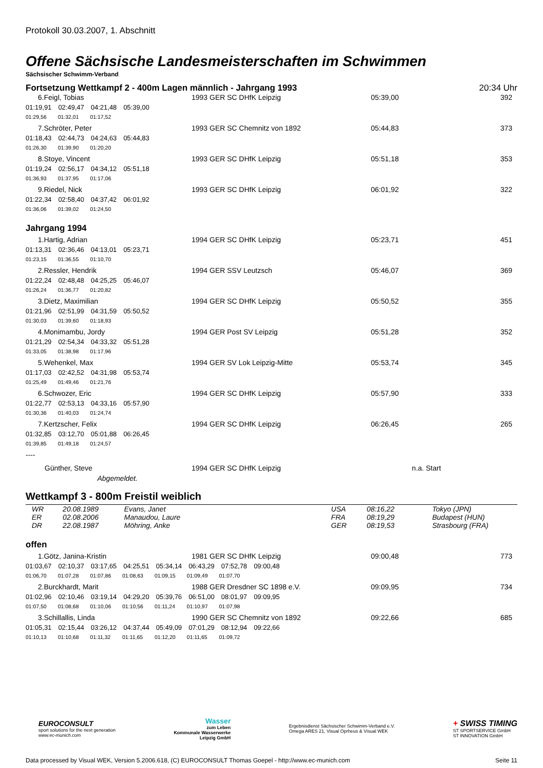Protokoll 30.03.2007, 1. Abschnitt
Offene Sächsische Landesmeisterschaften im Schwimmen
Sächsischer Schwimm-Verband
Fortsetzung Wettkampf 2 - 400m Lagen männlich - Jahrgang 1993 20:34 Uhr
| 6.Feigl, Tobias | 1993 GER SC DHfK Leipzig | 05:39,00 | 392 |
| 01:19,91 02:49,47 04:21,48 05:39,00 | | | |
| 01:29,56 01:32,01 01:17,52 | | | |
| 7.Schröter, Peter | 1993 GER SC Chemnitz von 1892 | 05:44,83 | 373 |
| 01:18,43 02:44,73 04:24,63 05:44,83 | | | |
| 01:26,30 01:39,90 01:20,20 | | | |
| 8.Stoye, Vincent | 1993 GER SC DHfK Leipzig | 05:51,18 | 353 |
| 01:19,24 02:56,17 04:34,12 05:51,18 | | | |
| 01:36,93 01:37,95 01:17,06 | | | |
| 9.Riedel, Nick | 1993 GER SC DHfK Leipzig | 06:01,92 | 322 |
| 01:22,34 02:58,40 04:37,42 06:01,92 | | | |
| 01:36,06 01:39,02 01:24,50 | | | |
Jahrgang 1994
| 1.Hartig, Adrian | 1994 GER SC DHfK Leipzig | 05:23,71 | 451 |
| 01:13,31 02:36,46 04:13,01 05:23,71 | | | |
| 01:23,15 01:36,55 01:10,70 | | | |
| 2.Ressler, Hendrik | 1994 GER SSV Leutzsch | 05:46,07 | 369 |
| 01:22,24 02:48,48 04:25,25 05:46,07 | | | |
| 01:26,24 01:36,77 01:20,82 | | | |
| 3.Dietz, Maximilian | 1994 GER SC DHfK Leipzig | 05:50,52 | 355 |
| 01:21,96 02:51,99 04:31,59 05:50,52 | | | |
| 01:30,03 01:39,60 01:18,93 | | | |
| 4.Monimambu, Jordy | 1994 GER Post SV Leipzig | 05:51,28 | 352 |
| 01:21,29 02:54,34 04:33,32 05:51,28 | | | |
| 01:33,05 01:38,98 01:17,96 | | | |
| 5.Wehenkel, Max | 1994 GER SV Lok Leipzig-Mitte | 05:53,74 | 345 |
| 01:17,03 02:42,52 04:31,98 05:53,74 | | | |
| 01:25,49 01:49,46 01:21,76 | | | |
| 6.Schwozer, Eric | 1994 GER SC DHfK Leipzig | 05:57,90 | 333 |
| 01:22,77 02:53,13 04:33,16 05:57,90 | | | |
| 01:30,36 01:40,03 01:24,74 | | | |
| 7.Kertzscher, Felix | 1994 GER SC DHfK Leipzig | 06:26,45 | 265 |
| 01:32,85 03:12,70 05:01,88 06:26,45 | | | |
| 01:39,85 01:49,18 01:24,57 | | | |
| ---- | | | |
| Günther, Steve | 1994 GER SC DHfK Leipzig | n.a. Start | |
| Abgemeldet. | | | |
Wettkampf 3 - 800m Freistil weiblich
| WR | 20.08.1989 | Evans, Janet | USA | 08:16,22 | Tokyo (JPN) |
| ER | 02.08.2006 | Manaudou, Laure | FRA | 08:19,29 | Budapest (HUN) |
| DR | 22.08.1987 | Möhring, Anke | GER | 08:19,53 | Strasbourg (FRA) |
offen
| 1.Götz, Janina-Kristin | 1981 GER SC DHfK Leipzig | 09:00,48 | 773 |
| 01:03,67 02:10,37 03:17,65 04:25,51 05:34,14 06:43,29 07:52,78 09:00,48 | | | |
| 01:06,70 01:07,28 01:07,86 01:08,63 01:09,15 01:09,49 01:07,70 | | | |
| 2.Burckhardt, Marit | 1988 GER Dresdner SC 1898 e.V. | 09:09,95 | 734 |
| 01:02,96 02:10,46 03:19,14 04:29,20 05:39,76 06:51,00 08:01,97 09:09,95 | | | |
| 01:07,50 01:08,68 01:10,06 01:10,56 01:11,24 01:10,97 01:07,98 | | | |
| 3.Schillallis, Linda | 1990 GER SC Chemnitz von 1892 | 09:22,66 | 685 |
| 01:05,31 02:15,44 03:26,12 04:37,44 05:49,09 07:01,29 08:12,94 09:22,66 | | | |
| 01:10,13 01:10,68 01:11,32 01:11,65 01:12,20 01:11,65 01:09,72 | | | |
EUROCONSULT
sport solutions for the next generation
www.ec-munich.com
Wasser
zum Leben
Kommunale Wasserwerke
Leipzig GmbH
Ergebnisdienst Sächsischer Schwimm-Verband e.V.
Omega ARES 21, Visual Oprheus & Visual WEK
+ SWISS TIMING
ST SPORTSERVICE GmbH
ST INNOVATION GmbH
Data processed by Visual WEK, Version 5.2006.618, (C) EUROCONSULT Thomas Goepel - http://www.ec-munich.com Seite 11